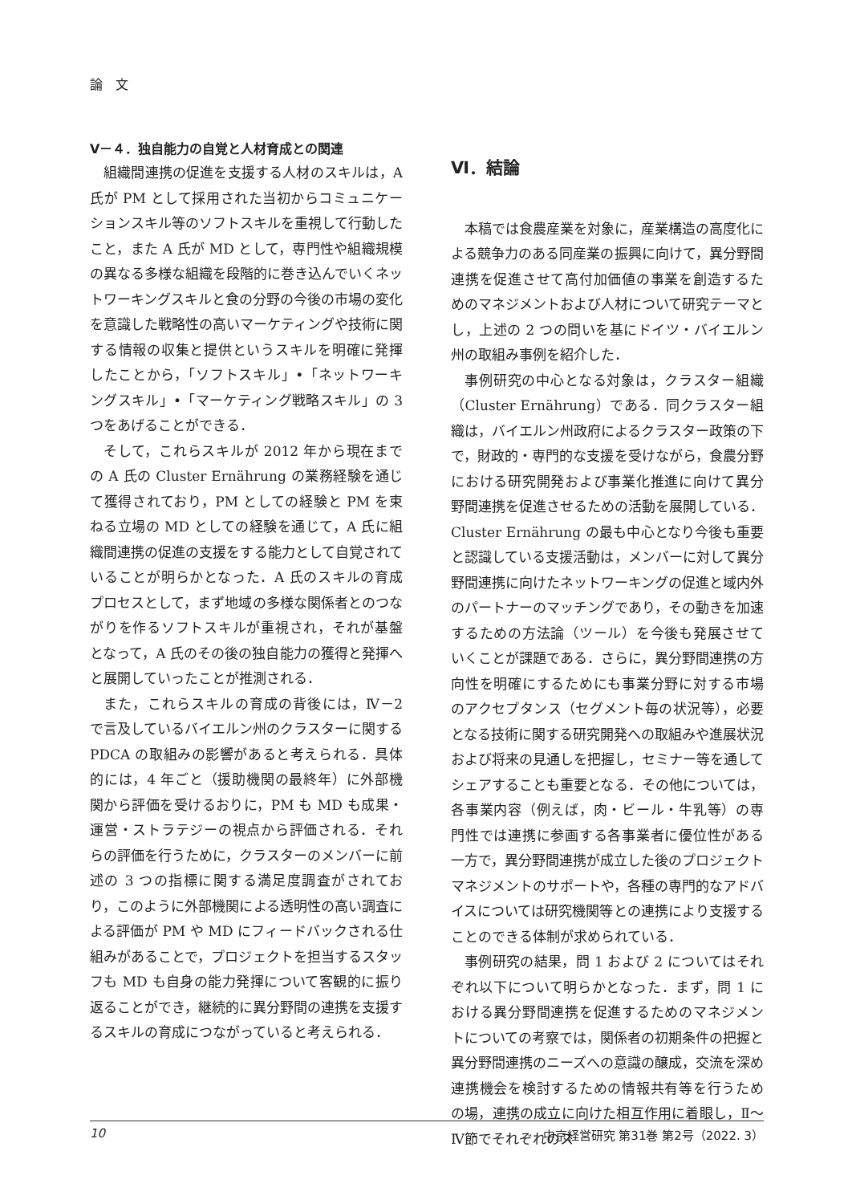論　文
Ⅴ－４．独自能力の自覚と人材育成との関連
組織間連携の促進を支援する人材のスキルは，A 氏が PM として採用された当初からコミュニケーションスキル等のソフトスキルを重視して行動したこと，また A 氏が MD として，専門性や組織規模の異なる多様な組織を段階的に巻き込んでいくネットワーキングスキルと食の分野の今後の市場の変化を意識した戦略性の高いマーケティングや技術に関する情報の収集と提供というスキルを明確に発揮したことから，「ソフトスキル」•「ネットワーキングスキル」•「マーケティング戦略スキル」の 3 つをあげることができる．
そして，これらスキルが 2012 年から現在までの A 氏の Cluster Ernährung の業務経験を通じて獲得されており，PM としての経験と PM を束ねる立場の MD としての経験を通じて，A 氏に組織間連携の促進の支援をする能力として自覚されていることが明らかとなった．A 氏のスキルの育成プロセスとして，まず地域の多様な関係者とのつながりを作るソフトスキルが重視され，それが基盤となって，A 氏のその後の独自能力の獲得と発揮へと展開していったことが推測される．
また，これらスキルの育成の背後には，Ⅳ－2 で言及しているバイエルン州のクラスターに関する PDCA の取組みの影響があると考えられる．具体的には，4 年ごと（援助機関の最終年）に外部機関から評価を受けるおりに，PM も MD も成果・運営・ストラテジーの視点から評価される．それらの評価を行うために，クラスターのメンバーに前述の 3 つの指標に関する満足度調査がされており，このように外部機関による透明性の高い調査による評価が PM や MD にフィードバックされる仕組みがあることで，プロジェクトを担当するスタッフも MD も自身の能力発揮について客観的に振り返ることができ，継続的に異分野間の連携を支援するスキルの育成につながっていると考えられる．
Ⅵ．結論
本稿では食農産業を対象に，産業構造の高度化による競争力のある同産業の振興に向けて，異分野間連携を促進させて高付加価値の事業を創造するためのマネジメントおよび人材について研究テーマとし，上述の 2 つの問いを基にドイツ・バイエルン州の取組み事例を紹介した．
事例研究の中心となる対象は，クラスター組織（Cluster Ernährung）である．同クラスター組織は，バイエルン州政府によるクラスター政策の下で，財政的・専門的な支援を受けながら，食農分野における研究開発および事業化推進に向けて異分野間連携を促進させるための活動を展開している．Cluster Ernährung の最も中心となり今後も重要と認識している支援活動は，メンバーに対して異分野間連携に向けたネットワーキングの促進と域内外のパートナーのマッチングであり，その動きを加速するための方法論（ツール）を今後も発展させていくことが課題である．さらに，異分野間連携の方向性を明確にするためにも事業分野に対する市場のアクセプタンス（セグメント毎の状況等），必要となる技術に関する研究開発への取組みや進展状況および将来の見通しを把握し，セミナー等を通してシェアすることも重要となる．その他については，各事業内容（例えば，肉・ビール・牛乳等）の専門性では連携に参画する各事業者に優位性がある一方で，異分野間連携が成立した後のプロジェクトマネジメントのサポートや，各種の専門的なアドバイスについては研究機関等との連携により支援することのできる体制が求められている．
事例研究の結果，問 1 および 2 についてはそれぞれ以下について明らかとなった．まず，問 1 における異分野間連携を促進するためのマネジメントについての考察では，関係者の初期条件の把握と異分野間連携のニーズへの意識の醸成，交流を深め連携機会を検討するための情報共有等を行うための場，連携の成立に向けた相互作用に着眼し，Ⅱ～Ⅳ節でそれぞれのス
10 中京経営研究 第31巻 第2号（2022. 3）